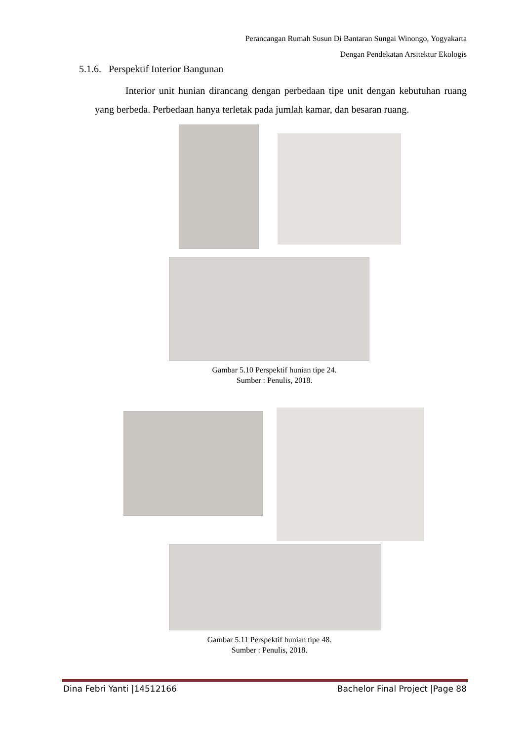Perancangan Rumah Susun Di Bantaran Sungai Winongo, Yogyakarta
Dengan Pendekatan Arsitektur Ekologis
5.1.6. Perspektif Interior Bangunan
Interior unit hunian dirancang dengan perbedaan tipe unit dengan kebutuhan ruang yang berbeda. Perbedaan hanya terletak pada jumlah kamar, dan besaran ruang.
Gambar 5.10 Perspektif hunian tipe 24.
Sumber : Penulis, 2018.
Gambar 5.11 Perspektif hunian tipe 48.
Sumber : Penulis, 2018.
Dina Febri Yanti |14512166 Bachelor Final Project |Page 88